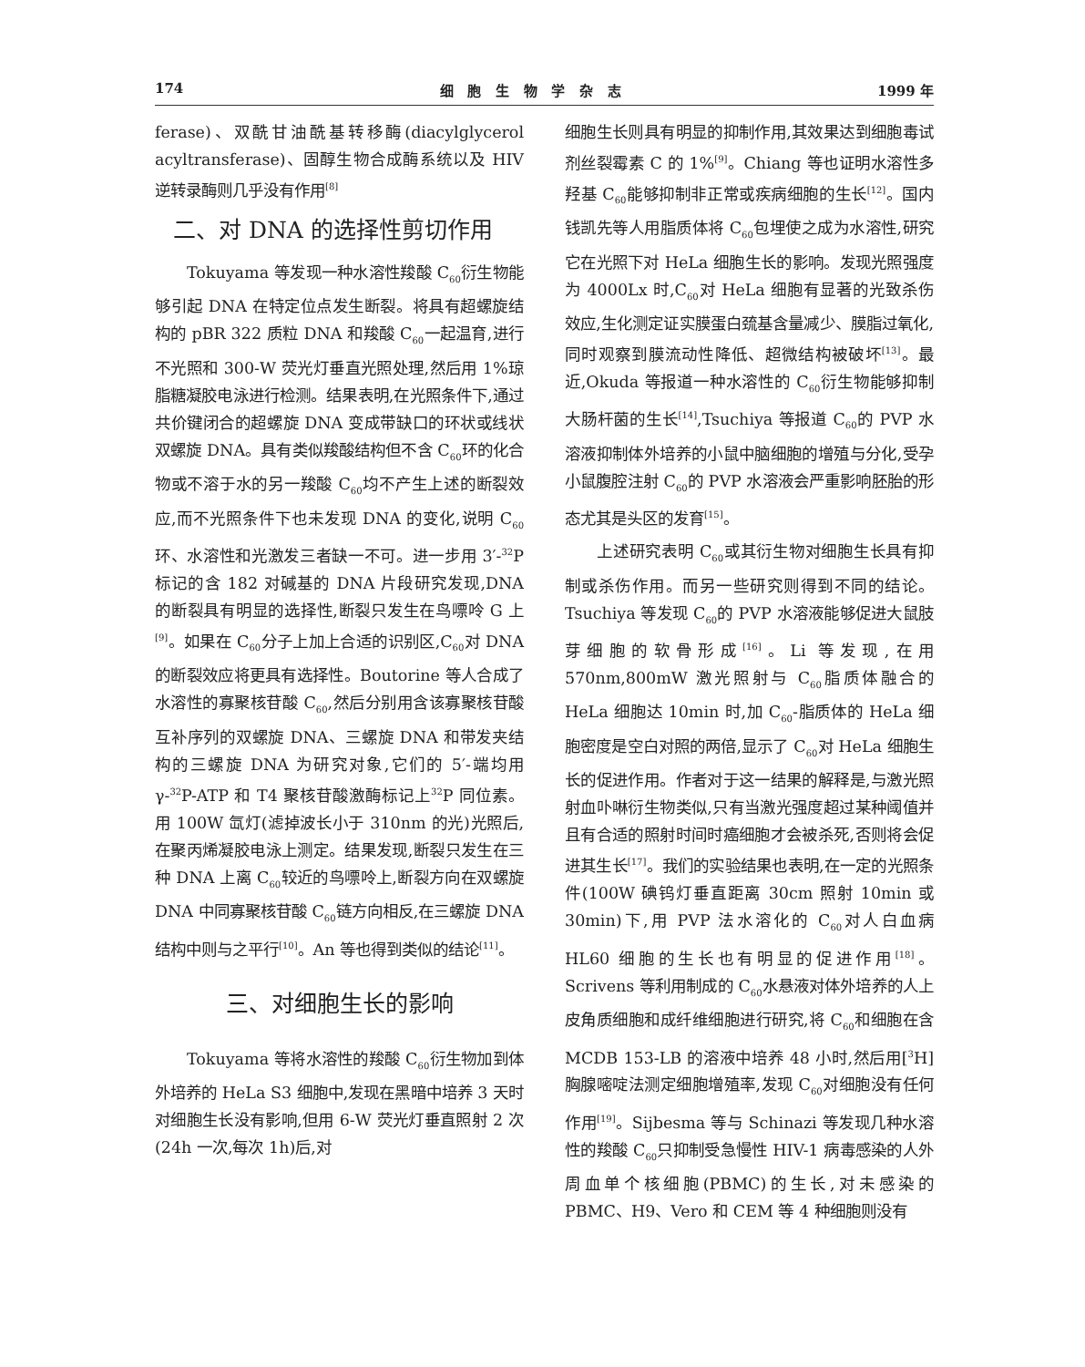174 细 胞 生 物 学 杂 志 1999 年
ferase)、双酰甘油酰基转移酶(diacylglycerol acyltransferase)、固醇生物合成酶系统以及 HIV 逆转录酶则几乎没有作用<sup>[8]</sup>
二、对 DNA 的选择性剪切作用
Tokuyama 等发现一种水溶性羧酸 C<sub>60</sub>衍生物能够引起 DNA 在特定位点发生断裂。将具有超螺旋结构的 pBR 322 质粒 DNA 和羧酸 C<sub>60</sub>一起温育,进行不光照和 300-W 荧光灯垂直光照处理,然后用 1%琼脂糖凝胶电泳进行检测。结果表明,在光照条件下,通过共价键闭合的超螺旋 DNA 变成带缺口的环状或线状双螺旋 DNA。具有类似羧酸结构但不含 C<sub>60</sub>环的化合物或不溶于水的另一羧酸 C<sub>60</sub>均不产生上述的断裂效应,而不光照条件下也未发现 DNA 的变化,说明 C<sub>60</sub>环、水溶性和光激发三者缺一不可。进一步用 3′-<sup>32</sup>P 标记的含 182 对碱基的 DNA 片段研究发现,DNA 的断裂具有明显的选择性,断裂只发生在鸟嘌呤 G 上<sup>[9]</sup>。如果在 C<sub>60</sub>分子上加上合适的识别区,C<sub>60</sub>对 DNA 的断裂效应将更具有选择性。Boutorine 等人合成了水溶性的寡聚核苷酸 C<sub>60</sub>,然后分别用含该寡聚核苷酸互补序列的双螺旋 DNA、三螺旋 DNA 和带发夹结构的三螺旋 DNA 为研究对象,它们的 5′-端均用 γ-<sup>32</sup>P-ATP 和 T4 聚核苷酸激酶标记上<sup>32</sup>P 同位素。用 100W 氙灯(滤掉波长小于 310nm 的光)光照后,在聚丙烯凝胶电泳上测定。结果发现,断裂只发生在三种 DNA 上离 C<sub>60</sub>较近的鸟嘌呤上,断裂方向在双螺旋 DNA 中同寡聚核苷酸 C<sub>60</sub>链方向相反,在三螺旋 DNA 结构中则与之平行<sup>[10]</sup>。An 等也得到类似的结论<sup>[11]</sup>。
三、对细胞生长的影响
Tokuyama 等将水溶性的羧酸 C<sub>60</sub>衍生物加到体外培养的 HeLa S3 细胞中,发现在黑暗中培养 3 天时对细胞生长没有影响,但用 6-W 荧光灯垂直照射 2 次(24h 一次,每次 1h)后,对
细胞生长则具有明显的抑制作用,其效果达到细胞毒试剂丝裂霉素 C 的 1%<sup>[9]</sup>。Chiang 等也证明水溶性多羟基 C<sub>60</sub>能够抑制非正常或疾病细胞的生长<sup>[12]</sup>。国内钱凯先等人用脂质体将 C<sub>60</sub>包埋使之成为水溶性,研究它在光照下对 HeLa 细胞生长的影响。发现光照强度为 4000Lx 时,C<sub>60</sub>对 HeLa 细胞有显著的光致杀伤效应,生化测定证实膜蛋白巯基含量减少、膜脂过氧化,同时观察到膜流动性降低、超微结构被破坏<sup>[13]</sup>。最近,Okuda 等报道一种水溶性的 C<sub>60</sub>衍生物能够抑制大肠杆菌的生长<sup>[14]</sup>,Tsuchiya 等报道 C<sub>60</sub>的 PVP 水溶液抑制体外培养的小鼠中脑细胞的增殖与分化,受孕小鼠腹腔注射 C<sub>60</sub>的 PVP 水溶液会严重影响胚胎的形态尤其是头区的发育<sup>[15]</sup>。
上述研究表明 C<sub>60</sub>或其衍生物对细胞生长具有抑制或杀伤作用。而另一些研究则得到不同的结论。Tsuchiya 等发现 C<sub>60</sub>的 PVP 水溶液能够促进大鼠肢芽细胞的软骨形成<sup>[16]</sup>。Li 等发现,在用 570nm,800mW 激光照射与 C<sub>60</sub>脂质体融合的 HeLa 细胞达 10min 时,加 C<sub>60</sub>-脂质体的 HeLa 细胞密度是空白对照的两倍,显示了 C<sub>60</sub>对 HeLa 细胞生长的促进作用。作者对于这一结果的解释是,与激光照射血卟啉衍生物类似,只有当激光强度超过某种阈值并且有合适的照射时间时癌细胞才会被杀死,否则将会促进其生长<sup>[17]</sup>。我们的实验结果也表明,在一定的光照条件(100W 碘钨灯垂直距离 30cm 照射 10min 或 30min)下,用 PVP 法水溶化的 C<sub>60</sub>对人白血病 HL60 细胞的生长也有明显的促进作用<sup>[18]</sup>。Scrivens 等利用制成的 C<sub>60</sub>水悬液对体外培养的人上皮角质细胞和成纤维细胞进行研究,将 C<sub>60</sub>和细胞在含 MCDB 153-LB 的溶液中培养 48 小时,然后用[<sup>3</sup>H]胸腺嘧啶法测定细胞增殖率,发现 C<sub>60</sub>对细胞没有任何作用<sup>[19]</sup>。Sijbesma 等与 Schinazi 等发现几种水溶性的羧酸 C<sub>60</sub>只抑制受急慢性 HIV-1 病毒感染的人外周血单个核细胞(PBMC)的生长,对未感染的 PBMC、H9、Vero 和 CEM 等 4 种细胞则没有